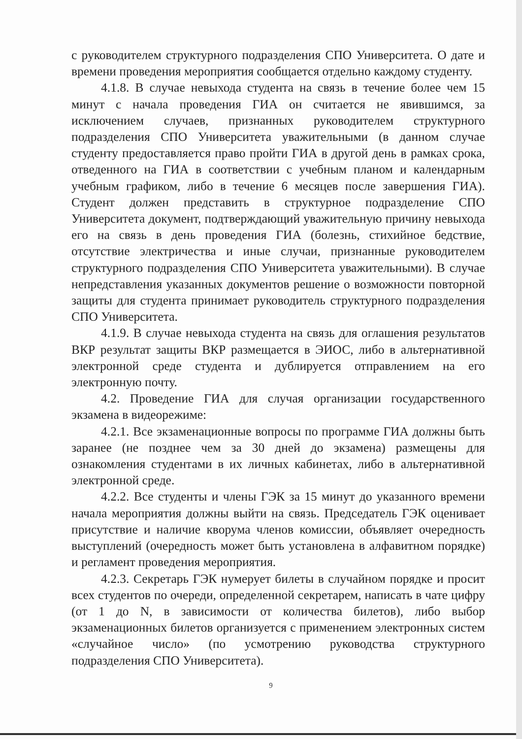с руководителем структурного подразделения СПО Университета. О дате и времени проведения мероприятия сообщается отдельно каждому студенту.
4.1.8. В случае невыхода студента на связь в течение более чем 15 минут с начала проведения ГИА он считается не явившимся, за исключением случаев, признанных руководителем структурного подразделения СПО Университета уважительными (в данном случае студенту предоставляется право пройти ГИА в другой день в рамках срока, отведенного на ГИА в соответствии с учебным планом и календарным учебным графиком, либо в течение 6 месяцев после завершения ГИА). Студент должен представить в структурное подразделение СПО Университета документ, подтверждающий уважительную причину невыхода его на связь в день проведения ГИА (болезнь, стихийное бедствие, отсутствие электричества и иные случаи, признанные руководителем структурного подразделения СПО Университета уважительными). В случае непредставления указанных документов решение о возможности повторной защиты для студента принимает руководитель структурного подразделения СПО Университета.
4.1.9. В случае невыхода студента на связь для оглашения результатов ВКР результат защиты ВКР размещается в ЭИОС, либо в альтернативной электронной среде студента и дублируется отправлением на его электронную почту.
4.2. Проведение ГИА для случая организации государственного экзамена в видеорежиме:
4.2.1. Все экзаменационные вопросы по программе ГИА должны быть заранее (не позднее чем за 30 дней до экзамена) размещены для ознакомления студентами в их личных кабинетах, либо в альтернативной электронной среде.
4.2.2. Все студенты и члены ГЭК за 15 минут до указанного времени начала мероприятия должны выйти на связь. Председатель ГЭК оценивает присутствие и наличие кворума членов комиссии, объявляет очередность выступлений (очередность может быть установлена в алфавитном порядке) и регламент проведения мероприятия.
4.2.3. Секретарь ГЭК нумерует билеты в случайном порядке и просит всех студентов по очереди, определенной секретарем, написать в чате цифру (от 1 до N, в зависимости от количества билетов), либо выбор экзаменационных билетов организуется с применением электронных систем «случайное число» (по усмотрению руководства структурного подразделения СПО Университета).
9